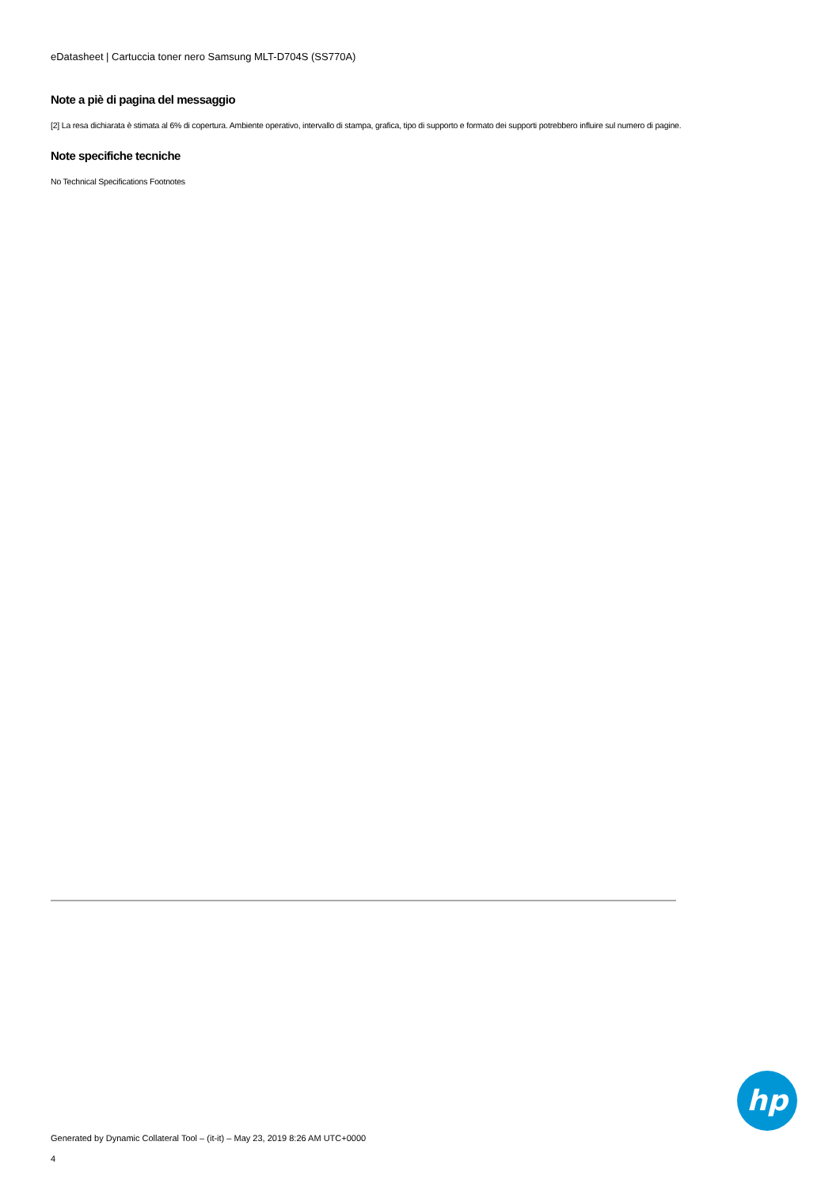eDatasheet | Cartuccia toner nero Samsung MLT-D704S (SS770A)
Note a piè di pagina del messaggio
[2] La resa dichiarata è stimata al 6% di copertura. Ambiente operativo, intervallo di stampa, grafica, tipo di supporto e formato dei supporti potrebbero influire sul numero di pagine.
Note specifiche tecniche
No Technical Specifications Footnotes
hp
Generated by Dynamic Collateral Tool – (it-it) – May 23, 2019 8:26 AM UTC+0000
4